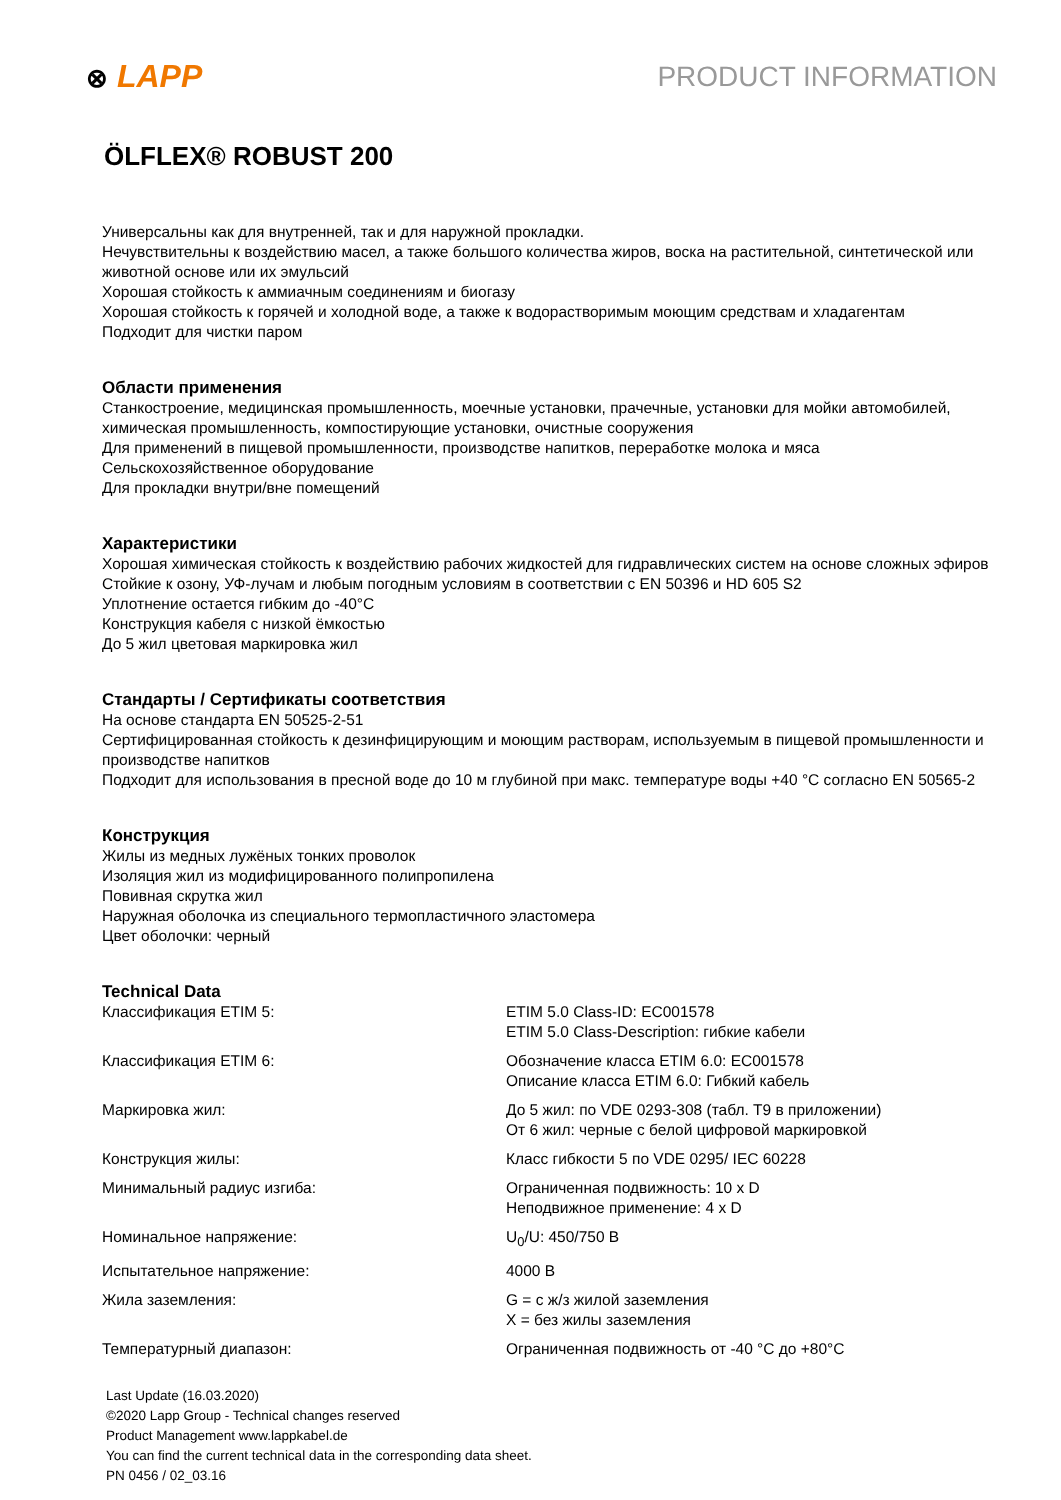⊗ LAPP PRODUCT INFORMATION
ÖLFLEX® ROBUST 200
Универсальны как для внутренней, так и для наружной прокладки.
Нечувствительны к воздействию масел, а также большого количества жиров, воска на растительной, синтетической или животной основе или их эмульсий
Хорошая стойкость к аммиачным соединениям и биогазу
Хорошая стойкость к горячей и холодной воде, а также к водорастворимым моющим средствам и хладагентам
Подходит для чистки паром
Области применения
Станкостроение, медицинская промышленность, моечные установки, прачечные, установки для мойки автомобилей, химическая промышленность, компостирующие установки, очистные сооружения
Для применений в пищевой промышленности, производстве напитков, переработке молока и мяса
Сельскохозяйственное оборудование
Для прокладки внутри/вне помещений
Характеристики
Хорошая химическая стойкость к воздействию рабочих жидкостей для гидравлических систем на основе сложных эфиров
Стойкие к озону, УФ-лучам и любым погодным условиям в соответствии с EN 50396 и HD 605 S2
Уплотнение остается гибким до -40°C
Конструкция кабеля с низкой ёмкостью
До 5 жил цветовая маркировка жил
Стандарты / Сертификаты соответствия
На основе стандарта EN 50525-2-51
Сертифицированная стойкость к дезинфицирующим и моющим растворам, используемым в пищевой промышленности и производстве напитков
Подходит для использования в пресной воде до 10 м глубиной при макс. температуре воды +40 °C согласно EN 50565-2
Конструкция
Жилы из медных лужёных тонких проволок
Изоляция жил из модифицированного полипропилена
Повивная скрутка жил
Наружная оболочка из специального термопластичного эластомера
Цвет оболочки: черный
Technical Data
| Классификация ETIM 5: | ETIM 5.0 Class-ID: EC001578 ETIM 5.0 Class-Description: гибкие кабели |
| Классификация ETIM 6: | Обозначение класса ETIM 6.0: EC001578 Описание класса ETIM 6.0: Гибкий кабель |
| Маркировка жил: | До 5 жил: по VDE 0293-308 (табл. T9 в приложении) От 6 жил: черные с белой цифровой маркировкой |
| Конструкция жилы: | Класс гибкости 5 по VDE 0295/ IEC 60228 |
| Минимальный радиус изгиба: | Ограниченная подвижность: 10 x D Неподвижное применение: 4 x D |
| Номинальное напряжение: | U<sub>0</sub>/U: 450/750 В |
| Испытательное напряжение: | 4000 В |
| Жила заземления: | G = с ж/з жилой заземления X = без жилы заземления |
| Температурный диапазон: | Ограниченная подвижность от -40 °C до +80°C |
Last Update (16.03.2020)
©2020 Lapp Group - Technical changes reserved
Product Management www.lappkabel.de
You can find the current technical data in the corresponding data sheet.
PN 0456 / 02_03.16